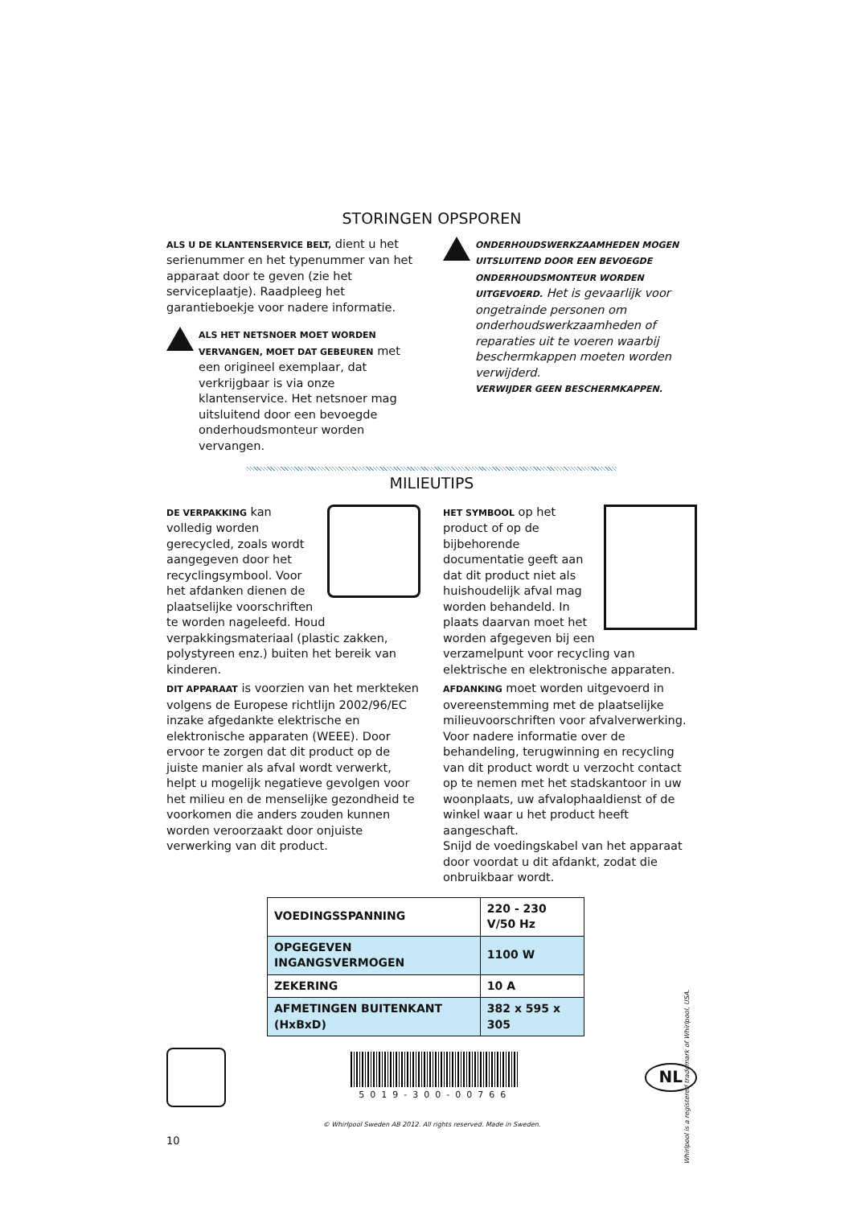STORINGEN OPSPOREN
ALS U DE KLANTENSERVICE BELT, dient u het serienummer en het typenummer van het apparaat door te geven (zie het serviceplaatje). Raadpleeg het garantieboekje voor nadere informatie.
ALS HET NETSNOER MOET WORDEN VERVANGEN, MOET DAT GEBEUREN met een origineel exemplaar, dat verkrijgbaar is via onze klantenservice. Het netsnoer mag uitsluitend door een bevoegde onderhoudsmonteur worden vervangen.
ONDERHOUDSWERKZAAMHEDEN MOGEN UITSLUITEND DOOR EEN BEVOEGDE ONDERHOUDSMONTEUR WORDEN UITGEVOERD. Het is gevaarlijk voor ongetrainde personen om onderhoudswerkzaamheden of reparaties uit te voeren waarbij beschermkappen moeten worden verwijderd.
VERWIJDER GEEN BESCHERMKAPPEN.
MILIEUTIPS
DE VERPAKKING kan volledig worden gerecycled, zoals wordt aangegeven door het recyclingsymbool. Voor het afdanken dienen de plaatselijke voorschriften te worden nageleefd. Houd verpakkingsmateriaal (plastic zakken, polystyreen enz.) buiten het bereik van kinderen.
DIT APPARAAT is voorzien van het merkteken volgens de Europese richtlijn 2002/96/EC inzake afgedankte elektrische en elektronische apparaten (WEEE). Door ervoor te zorgen dat dit product op de juiste manier als afval wordt verwerkt, helpt u mogelijk negatieve gevolgen voor het milieu en de menselijke gezondheid te voorkomen die anders zouden kunnen worden veroorzaakt door onjuiste verwerking van dit product.
HET SYMBOOL op het product of op de bijbehorende documentatie geeft aan dat dit product niet als huishoudelijk afval mag worden behandeld. In plaats daarvan moet het worden afgegeven bij een verzamelpunt voor recycling van elektrische en elektronische apparaten.
AFDANKING moet worden uitgevoerd in overeenstemming met de plaatselijke milieuvoorschriften voor afvalverwerking. Voor nadere informatie over de behandeling, terugwinning en recycling van dit product wordt u verzocht contact op te nemen met het stadskantoor in uw woonplaats, uw afvalophaaldienst of de winkel waar u het product heeft aangeschaft.
Snijd de voedingskabel van het apparaat door voordat u dit afdankt, zodat die onbruikbaar wordt.
| VOEDINGSSPANNING | 220 - 230 V/50 Hz |
| OPGEGEVEN INGANGSVERMOGEN | 1100 W |
| ZEKERING | 10 A |
| AFMETINGEN BUITENKANT (HxBxD) | 382 x 595 x 305 |
5019-300-00766
NL
© Whirlpool Sweden AB 2012. All rights reserved. Made in Sweden.
10
Whirlpool is a registered trademark of Whirlpool, USA.